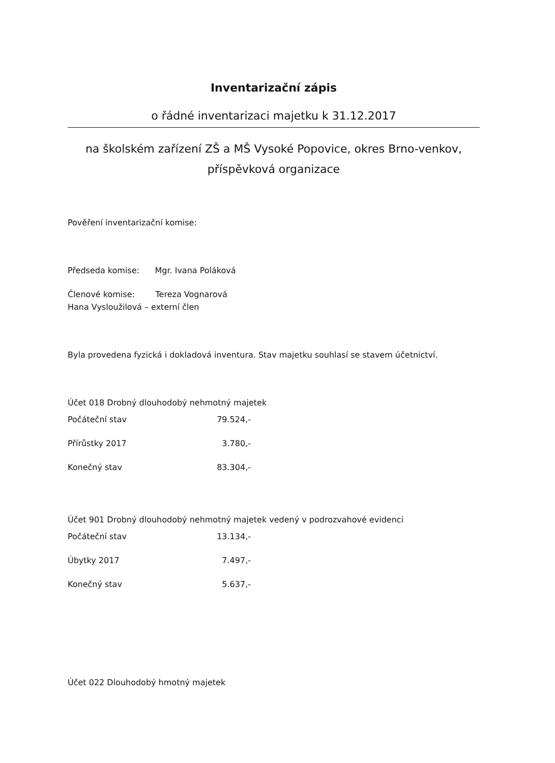Inventarizační zápis
o řádné inventarizaci majetku k 31.12.2017
na školském zařízení ZŠ a MŠ Vysoké Popovice, okres Brno-venkov,
příspěvková organizace
Pověření inventarizační komise:
Předseda komise: Mgr. Ivana Poláková
Členové komise: Tereza Vognarová
Hana Vysloužilová – externí člen
Byla provedena fyzická i dokladová inventura. Stav majetku souhlasí se stavem účetnictví.
Účet 018 Drobný dlouhodobý nehmotný majetek
Počáteční stav 79.524,-
Přírůstky 2017 3.780,-
Konečný stav 83.304,-
Účet 901 Drobný dlouhodobý nehmotný majetek vedený v podrozvahové evidenci
Počáteční stav 13.134,-
Úbytky 2017 7.497,-
Konečný stav 5.637,-
Účet 022 Dlouhodobý hmotný majetek